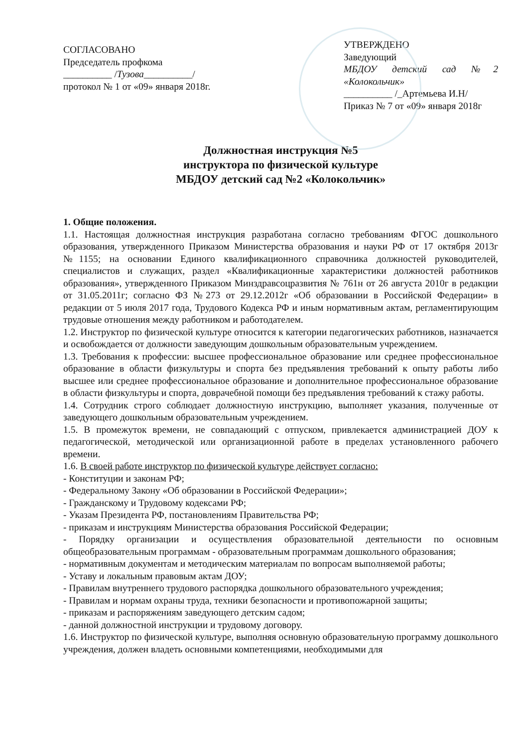СОГЛАСОВАНО
Председатель профкома
__________ /Тузова__________/
протокол № 1 от «09» января 2018г.
УТВЕРЖДЕНО
Заведующий
МБДОУ детский сад №2
«Колокольчик»
__________ /_Артемьева И.Н/
Приказ № 7 от «09» января 2018г
Должностная инструкция №5
инструктора по физической культуре
МБДОУ детский сад №2 «Колокольчик»
1. Общие положения.
1.1. Настоящая должностная инструкция разработана согласно требованиям ФГОС дошкольного образования, утвержденного Приказом Министерства образования и науки РФ от 17 октября 2013г №1155; на основании Единого квалификационного справочника должностей руководителей, специалистов и служащих, раздел «Квалификационные характеристики должностей работников образования», утвержденного Приказом Минздравсоцразвития № 761н от 26 августа 2010г в редакции от 31.05.2011г; согласно ФЗ №273 от 29.12.2012г «Об образовании в Российской Федерации» в редакции от 5 июля 2017 года, Трудового Кодекса РФ и иным нормативным актам, регламентирующим трудовые отношения между работником и работодателем.
1.2. Инструктор по физической культуре относится к категории педагогических работников, назначается и освобождается от должности заведующим дошкольным образовательным учреждением.
1.3. Требования к профессии: высшее профессиональное образование или среднее профессиональное образование в области физкультуры и спорта без предъявления требований к опыту работы либо высшее или среднее профессиональное образование и дополнительное профессиональное образование в области физкультуры и спорта, доврачебной помощи без предъявления требований к стажу работы.
1.4. Сотрудник строго соблюдает должностную инструкцию, выполняет указания, полученные от заведующего дошкольным образовательным учреждением.
1.5. В промежуток времени, не совпадающий с отпуском, привлекается администрацией ДОУ к педагогической, методической или организационной работе в пределах установленного рабочего времени.
1.6. В своей работе инструктор по физической культуре действует согласно:
- Конституции и законам РФ;
- Федеральному Закону «Об образовании в Российской Федерации»;
- Гражданскому и Трудовому кодексами РФ;
- Указам Президента РФ, постановлениям Правительства РФ;
- приказам и инструкциям Министерства образования Российской Федерации;
- Порядку организации и осуществления образовательной деятельности по основным общеобразовательным программам - образовательным программам дошкольного образования;
- нормативным документам и методическим материалам по вопросам выполняемой работы;
- Уставу и локальным правовым актам ДОУ;
- Правилам внутреннего трудового распорядка дошкольного образовательного учреждения;
- Правилам и нормам охраны труда, техники безопасности и противопожарной защиты;
- приказам и распоряжениям заведующего детским садом;
- данной должностной инструкции и трудовому договору.
1.6. Инструктор по физической культуре, выполняя основную образовательную программу дошкольного учреждения, должен владеть основными компетенциями, необходимыми для